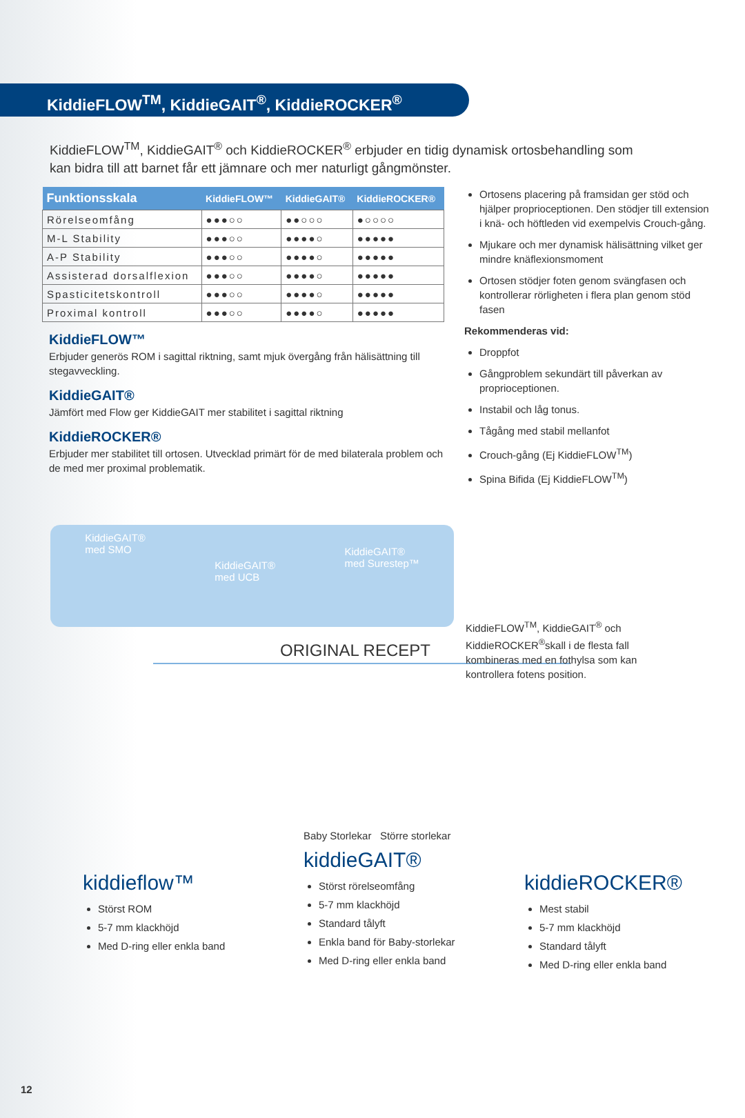KiddieFLOW<sup>TM</sup>, KiddieGAIT<sup>®</sup>, KiddieROCKER<sup>®</sup>
KiddieFLOW<sup>TM</sup>, KiddieGAIT<sup>®</sup> och KiddieROCKER<sup>®</sup> erbjuder en tidig dynamisk ortosbehandling som kan bidra till att barnet får ett jämnare och mer naturligt gångmönster.
| Funktionsskala | KiddieFLOW™ | KiddieGAIT® | KiddieROCKER® |
| --- | --- | --- | --- |
| Rörelseomfång | ●●●○○ | ●●○○○ | ●○○○○ |
| M-L Stability | ●●●○○ | ●●●●○ | ●●●●● |
| A-P Stability | ●●●○○ | ●●●●○ | ●●●●● |
| Assisterad dorsalflexion | ●●●○○ | ●●●●○ | ●●●●● |
| Spasticitetskontroll | ●●●○○ | ●●●●○ | ●●●●● |
| Proximal kontroll | ●●●○○ | ●●●●○ | ●●●●● |
KiddieFLOW™
Erbjuder generös ROM i sagittal riktning, samt mjuk övergång från hälisättning till stegavveckling.
KiddieGAIT®
Jämfört med Flow ger KiddieGAIT mer stabilitet i sagittal riktning
KiddieROCKER®
Erbjuder mer stabilitet till ortosen. Utvecklad primärt för de med bilaterala problem och de med mer proximal problematik.
Ortosens placering på framsidan ger stöd och hjälper proprioceptionen. Den stödjer till extension i knä- och höftleden vid exempelvis Crouch-gång.
Mjukare och mer dynamisk hälisättning vilket ger mindre knäflexionsmoment
Ortosen stödjer foten genom svängfasen och kontrollerar rörligheten i flera plan genom stöd fasen
Rekommenderas vid:
Droppfot
Gångproblem sekundärt till påverkan av proprioceptionen.
Instabil och låg tonus.
Tågång med stabil mellanfot
Crouch-gång (Ej KiddieFLOW<sup>TM</sup>)
Spina Bifida (Ej KiddieFLOW<sup>TM</sup>)
KiddieGAIT®
med SMO KiddieGAIT®
med UCB KiddieGAIT®
med Surestep™
KiddieFLOW<sup>TM</sup>, KiddieGAIT<sup>®</sup> och KiddieROCKER<sup>®</sup>skall i de flesta fall kombineras med en fothylsa som kan kontrollera fotens position.
ORIGINAL RECEPT
kiddieflow™
Störst ROM
5-7 mm klackhöjd
Med D-ring eller enkla band
Baby Storlekar Större storlekar
kiddieGAIT®
Störst rörelseomfång
5-7 mm klackhöjd
Standard tålyft
Enkla band för Baby-storlekar
Med D-ring eller enkla band
kiddieROCKER®
Mest stabil
5-7 mm klackhöjd
Standard tålyft
Med D-ring eller enkla band
12